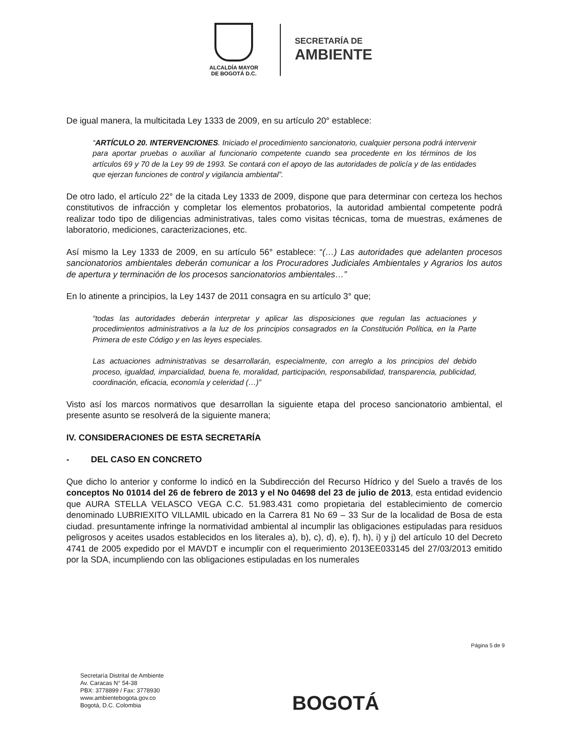ALCALDÍA MAYOR
DE BOGOTÁ D.C.
SECRETARÍA DE
AMBIENTE
De igual manera, la multicitada Ley 1333 de 2009, en su artículo 20° establece:
“ARTÍCULO 20. INTERVENCIONES. Iniciado el procedimiento sancionatorio, cualquier persona podrá intervenir para aportar pruebas o auxiliar al funcionario competente cuando sea procedente en los términos de los artículos 69 y 70 de la Ley 99 de 1993. Se contará con el apoyo de las autoridades de policía y de las entidades que ejerzan funciones de control y vigilancia ambiental”.
De otro lado, el artículo 22° de la citada Ley 1333 de 2009, dispone que para determinar con certeza los hechos constitutivos de infracción y completar los elementos probatorios, la autoridad ambiental competente podrá realizar todo tipo de diligencias administrativas, tales como visitas técnicas, toma de muestras, exámenes de laboratorio, mediciones, caracterizaciones, etc.
Así mismo la Ley 1333 de 2009, en su artículo 56° establece: “(…) Las autoridades que adelanten procesos sancionatorios ambientales deberán comunicar a los Procuradores Judiciales Ambientales y Agrarios los autos de apertura y terminación de los procesos sancionatorios ambientales…”
En lo atinente a principios, la Ley 1437 de 2011 consagra en su artículo 3° que;
“todas las autoridades deberán interpretar y aplicar las disposiciones que regulan las actuaciones y procedimientos administrativos a la luz de los principios consagrados en la Constitución Política, en la Parte Primera de este Código y en las leyes especiales.
Las actuaciones administrativas se desarrollarán, especialmente, con arreglo a los principios del debido proceso, igualdad, imparcialidad, buena fe, moralidad, participación, responsabilidad, transparencia, publicidad, coordinación, eficacia, economía y celeridad (…)”
Visto así los marcos normativos que desarrollan la siguiente etapa del proceso sancionatorio ambiental, el presente asunto se resolverá de la siguiente manera;
IV. CONSIDERACIONES DE ESTA SECRETARÍA
- DEL CASO EN CONCRETO
Que dicho lo anterior y conforme lo indicó en la Subdirección del Recurso Hídrico y del Suelo a través de los conceptos No 01014 del 26 de febrero de 2013 y el No 04698 del 23 de julio de 2013, esta entidad evidencio que AURA STELLA VELASCO VEGA C.C. 51.983.431 como propietaria del establecimiento de comercio denominado LUBRIEXITO VILLAMIL ubicado en la Carrera 81 No 69 – 33 Sur de la localidad de Bosa de esta ciudad. presuntamente infringe la normatividad ambiental al incumplir las obligaciones estipuladas para residuos peligrosos y aceites usados establecidos en los literales a), b), c), d), e), f), h), i) y j) del artículo 10 del Decreto 4741 de 2005 expedido por el MAVDT e incumplir con el requerimiento 2013EE033145 del 27/03/2013 emitido por la SDA, incumpliendo con las obligaciones estipuladas en los numerales
Página 5 de 9
Secretaría Distrital de Ambiente
Av. Caracas N° 54-38
PBX: 3778899 / Fax: 3778930
www.ambientebogota.gov.co
Bogotá, D.C. Colombia
BOGOTÁ